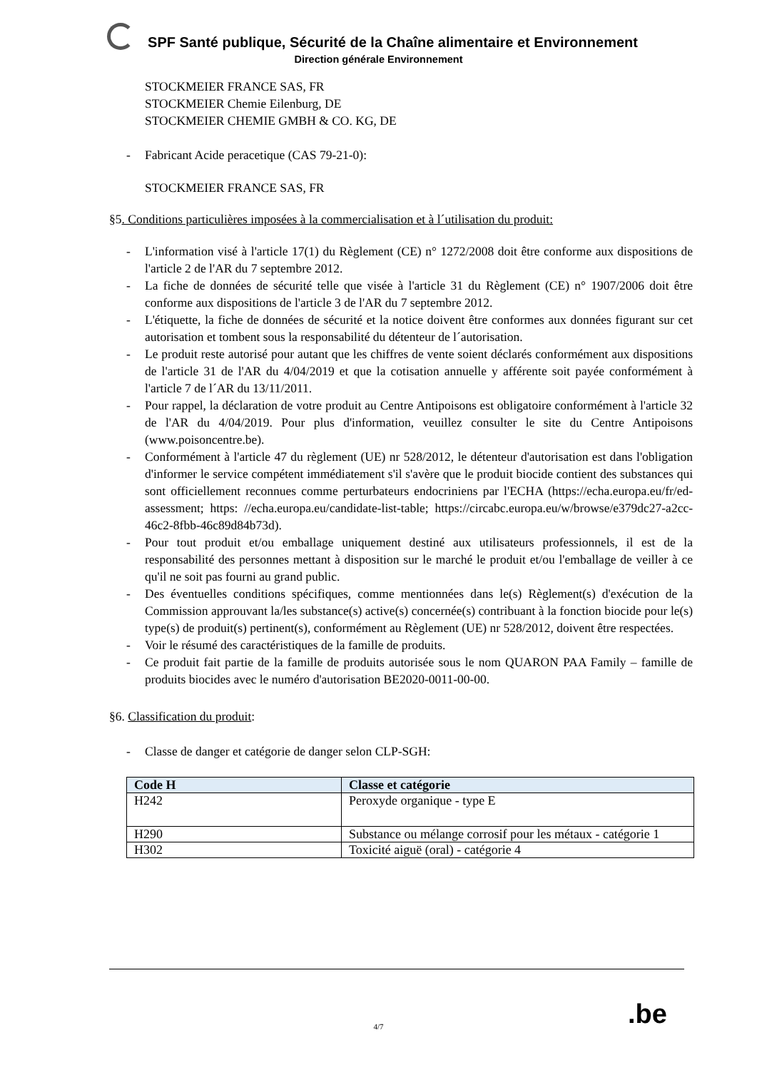SPF Santé publique, Sécurité de la Chaîne alimentaire et Environnement
Direction générale Environnement
STOCKMEIER FRANCE SAS, FR
STOCKMEIER Chemie Eilenburg, DE
STOCKMEIER CHEMIE GMBH & CO. KG, DE
- Fabricant Acide peracetique (CAS 79-21-0):
STOCKMEIER FRANCE SAS, FR
§5. Conditions particulières imposées à la commercialisation et à l´utilisation du produit:
- L'information visé à l'article 17(1) du Règlement (CE) n° 1272/2008 doit être conforme aux dispositions de l'article 2 de l'AR du 7 septembre 2012.
- La fiche de données de sécurité telle que visée à l'article 31 du Règlement (CE) n° 1907/2006 doit être conforme aux dispositions de l'article 3 de l'AR du 7 septembre 2012.
- L'étiquette, la fiche de données de sécurité et la notice doivent être conformes aux données figurant sur cet autorisation et tombent sous la responsabilité du détenteur de l´autorisation.
- Le produit reste autorisé pour autant que les chiffres de vente soient déclarés conformément aux dispositions de l'article 31 de l'AR du 4/04/2019 et que la cotisation annuelle y afférente soit payée conformément à l'article 7 de l´AR du 13/11/2011.
- Pour rappel, la déclaration de votre produit au Centre Antipoisons est obligatoire conformément à l'article 32 de l'AR du 4/04/2019. Pour plus d'information, veuillez consulter le site du Centre Antipoisons (www.poisoncentre.be).
- Conformément à l'article 47 du règlement (UE) nr 528/2012, le détenteur d'autorisation est dans l'obligation d'informer le service compétent immédiatement s'il s'avère que le produit biocide contient des substances qui sont officiellement reconnues comme perturbateurs endocriniens par l'ECHA (https://echa.europa.eu/fr/ed-assessment; https: //echa.europa.eu/candidate-list-table; https://circabc.europa.eu/w/browse/e379dc27-a2cc-46c2-8fbb-46c89d84b73d).
- Pour tout produit et/ou emballage uniquement destiné aux utilisateurs professionnels, il est de la responsabilité des personnes mettant à disposition sur le marché le produit et/ou l'emballage de veiller à ce qu'il ne soit pas fourni au grand public.
- Des éventuelles conditions spécifiques, comme mentionnées dans le(s) Règlement(s) d'exécution de la Commission approuvant la/les substance(s) active(s) concernée(s) contribuant à la fonction biocide pour le(s) type(s) de produit(s) pertinent(s), conformément au Règlement (UE) nr 528/2012, doivent être respectées.
- Voir le résumé des caractéristiques de la famille de produits.
- Ce produit fait partie de la famille de produits autorisée sous le nom QUARON PAA Family – famille de produits biocides avec le numéro d'autorisation BE2020-0011-00-00.
§6. Classification du produit:
- Classe de danger et catégorie de danger selon CLP-SGH:
| Code H | Classe et catégorie |
| --- | --- |
| H242 | Peroxyde organique - type E |
| H290 | Substance ou mélange corrosif pour les métaux - catégorie 1 |
| H302 | Toxicité aiguë (oral) - catégorie 4 |
.be
4/7